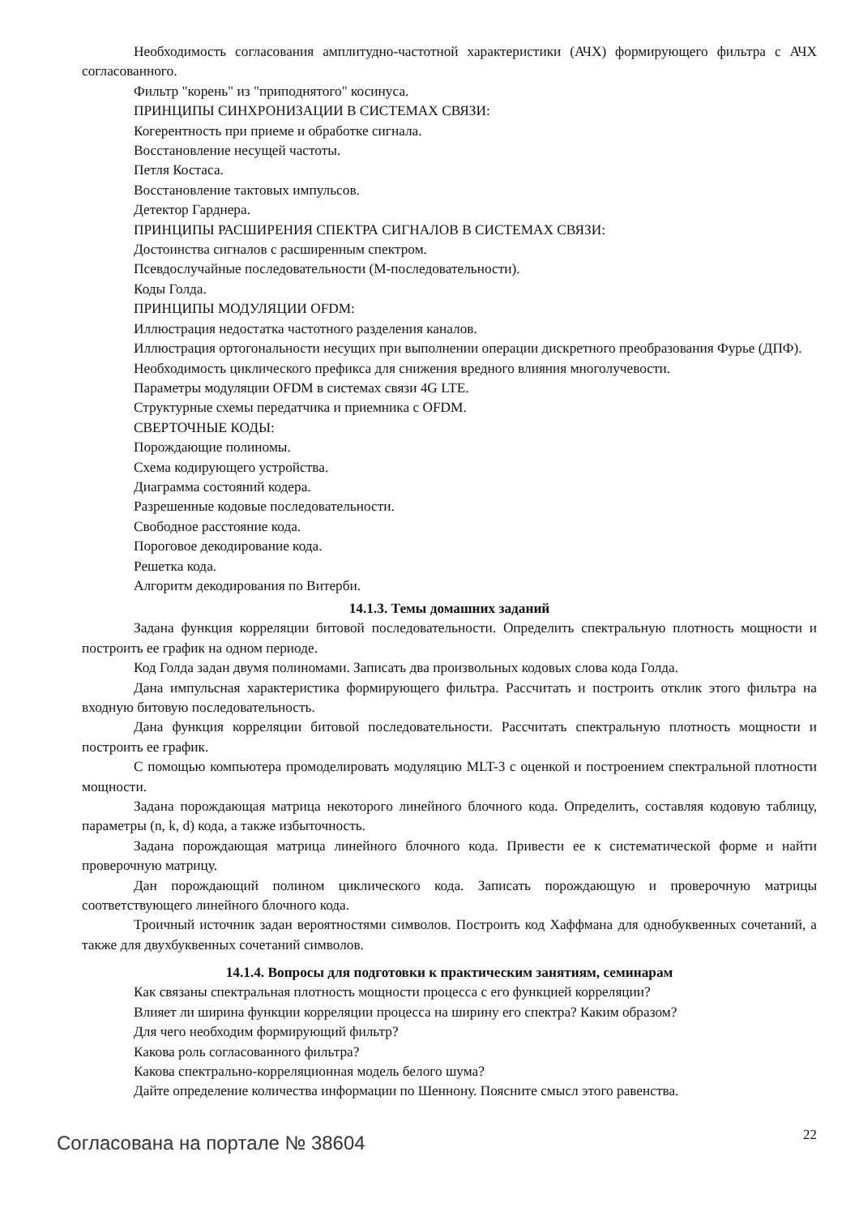Необходимость согласования амплитудно-частотной характеристики (АЧХ) формирующего фильтра с АЧХ согласованного.
Фильтр "корень" из "приподнятого" косинуса.
ПРИНЦИПЫ СИНХРОНИЗАЦИИ В СИСТЕМАХ СВЯЗИ:
Когерентность при приеме и обработке сигнала.
Восстановление несущей частоты.
Петля Костаса.
Восстановление тактовых импульсов.
Детектор Гарднера.
ПРИНЦИПЫ РАСШИРЕНИЯ СПЕКТРА СИГНАЛОВ В СИСТЕМАХ СВЯЗИ:
Достоинства сигналов с расширенным спектром.
Псевдослучайные последовательности (М-последовательности).
Коды Голда.
ПРИНЦИПЫ МОДУЛЯЦИИ OFDM:
Иллюстрация недостатка частотного разделения каналов.
Иллюстрация ортогональности несущих при выполнении операции дискретного преобразования Фурье (ДПФ).
Необходимость циклического префикса для снижения вредного влияния многолучевости.
Параметры модуляции OFDM в системах связи 4G LTE.
Структурные схемы передатчика и приемника с OFDM.
СВЕРТОЧНЫЕ КОДЫ:
Порождающие полиномы.
Схема кодирующего устройства.
Диаграмма состояний кодера.
Разрешенные кодовые последовательности.
Свободное расстояние кода.
Пороговое декодирование кода.
Решетка кода.
Алгоритм декодирования по Витерби.
14.1.3. Темы домашних заданий
Задана функция корреляции битовой последовательности. Определить спектральную плотность мощности и построить ее график на одном периоде.
Код Голда задан двумя полиномами. Записать два произвольных кодовых слова кода Голда.
Дана импульсная характеристика формирующего фильтра. Рассчитать и построить отклик этого фильтра на входную битовую последовательность.
Дана функция корреляции битовой последовательности. Рассчитать спектральную плотность мощности и построить ее график.
С помощью компьютера промоделировать модуляцию MLT-3 с оценкой и построением спектральной плотности мощности.
Задана порождающая матрица некоторого линейного блочного кода. Определить, составляя кодовую таблицу, параметры (n, k, d) кода, а также избыточность.
Задана порождающая матрица линейного блочного кода. Привести ее к систематической форме и найти проверочную матрицу.
Дан порождающий полином циклического кода. Записать порождающую и проверочную матрицы соответствующего линейного блочного кода.
Троичный источник задан вероятностями символов. Построить код Хаффмана для однобуквенных сочетаний, а также для двухбуквенных сочетаний символов.
14.1.4. Вопросы для подготовки к практическим занятиям, семинарам
Как связаны спектральная плотность мощности процесса с его функцией корреляции?
Влияет ли ширина функции корреляции процесса на ширину его спектра? Каким образом?
Для чего необходим формирующий фильтр?
Какова роль согласованного фильтра?
Какова спектрально-корреляционная модель белого шума?
Дайте определение количества информации по Шеннону. Поясните смысл этого равенства.
Согласована на портале № 38604 22